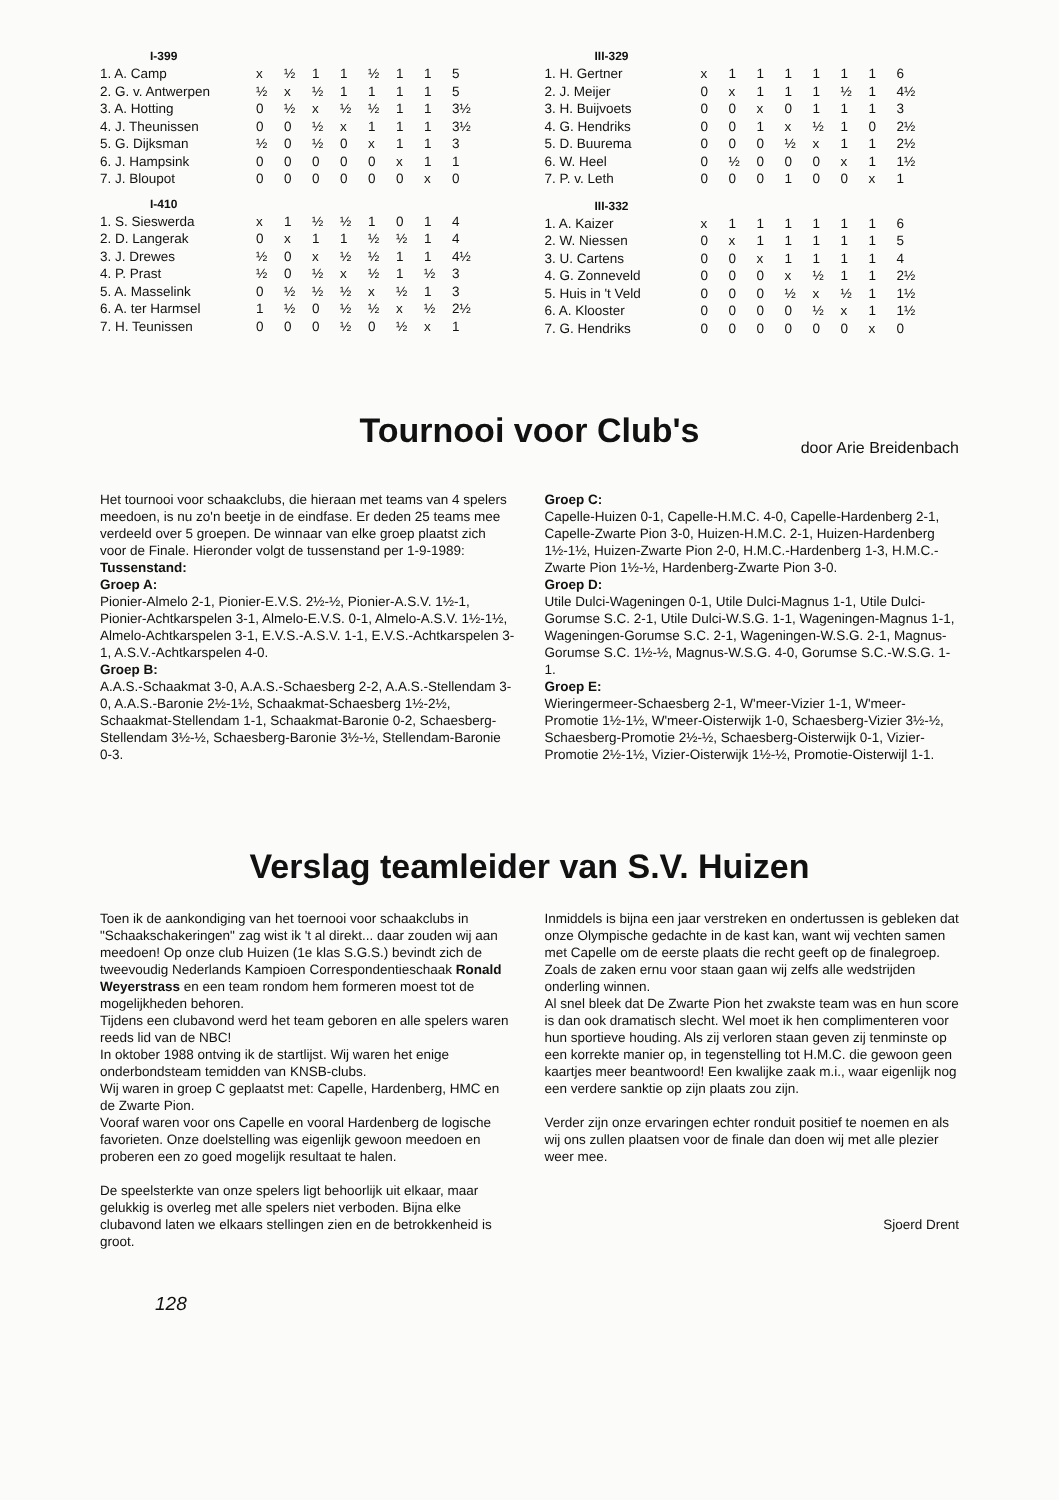I-399
| 1. A. Camp | x | ½ | 1 | 1 | ½ | 1 | 1 | 5 |
| 2. G. v. Antwerpen | ½ | x | ½ | 1 | 1 | 1 | 1 | 5 |
| 3. A. Hotting | 0 | ½ | x | ½ | ½ | 1 | 1 | 3½ |
| 4. J. Theunissen | 0 | 0 | ½ | x | 1 | 1 | 1 | 3½ |
| 5. G. Dijksman | ½ | 0 | ½ | 0 | x | 1 | 1 | 3 |
| 6. J. Hampsink | 0 | 0 | 0 | 0 | 0 | x | 1 | 1 |
| 7. J. Bloupot | 0 | 0 | 0 | 0 | 0 | 0 | x | 0 |
I-410
| 1. S. Sieswerda | x | 1 | ½ | ½ | 1 | 0 | 1 | 4 |
| 2. D. Langerak | 0 | x | 1 | 1 | ½ | ½ | 1 | 4 |
| 3. J. Drewes | ½ | 0 | x | ½ | ½ | 1 | 1 | 4½ |
| 4. P. Prast | ½ | 0 | ½ | x | ½ | 1 | ½ | 3 |
| 5. A. Masselink | 0 | ½ | ½ | ½ | x | ½ | 1 | 3 |
| 6. A. ter Harmsel | 1 | ½ | 0 | ½ | ½ | x | ½ | 2½ |
| 7. H. Teunissen | 0 | 0 | 0 | ½ | 0 | ½ | x | 1 |
III-329
| 1. H. Gertner | x | 1 | 1 | 1 | 1 | 1 | 1 | 6 |
| 2. J. Meijer | 0 | x | 1 | 1 | 1 | ½ | 1 | 4½ |
| 3. H. Buijvoets | 0 | 0 | x | 0 | 1 | 1 | 1 | 3 |
| 4. G. Hendriks | 0 | 0 | 1 | x | ½ | 1 | 0 | 2½ |
| 5. D. Buurema | 0 | 0 | 0 | ½ | x | 1 | 1 | 2½ |
| 6. W. Heel | 0 | ½ | 0 | 0 | 0 | x | 1 | 1½ |
| 7. P. v. Leth | 0 | 0 | 0 | 1 | 0 | 0 | x | 1 |
III-332
| 1. A. Kaizer | x | 1 | 1 | 1 | 1 | 1 | 1 | 6 |
| 2. W. Niessen | 0 | x | 1 | 1 | 1 | 1 | 1 | 5 |
| 3. U. Cartens | 0 | 0 | x | 1 | 1 | 1 | 1 | 4 |
| 4. G. Zonneveld | 0 | 0 | 0 | x | ½ | 1 | 1 | 2½ |
| 5. Huis in 't Veld | 0 | 0 | 0 | ½ | x | ½ | 1 | 1½ |
| 6. A. Klooster | 0 | 0 | 0 | 0 | ½ | x | 1 | 1½ |
| 7. G. Hendriks | 0 | 0 | 0 | 0 | 0 | 0 | x | 0 |
Tournooi voor Club's
door Arie Breidenbach
Het tournooi voor schaakclubs, die hieraan met teams van 4 spelers meedoen, is nu zo'n beetje in de eindfase. Er deden 25 teams mee verdeeld over 5 groepen. De winnaar van elke groep plaatst zich voor de Finale. Hieronder volgt de tussenstand per 1-9-1989:
Tussenstand:
Groep A:
Pionier-Almelo 2-1, Pionier-E.V.S. 2½-½, Pionier-A.S.V. 1½-1, Pionier-Achtkarspelen 3-1, Almelo-E.V.S. 0-1, Almelo-A.S.V. 1½-1½, Almelo-Achtkarspelen 3-1, E.V.S.-A.S.V. 1-1, E.V.S.-Achtkarspelen 3-1, A.S.V.-Achtkarspelen 4-0.
Groep B:
A.A.S.-Schaakmat 3-0, A.A.S.-Schaesberg 2-2, A.A.S.-Stellendam 3-0, A.A.S.-Baronie 2½-1½, Schaakmat-Schaesberg 1½-2½, Schaakmat-Stellendam 1-1, Schaakmat-Baronie 0-2, Schaesberg-Stellendam 3½-½, Schaesberg-Baronie 3½-½, Stellendam-Baronie 0-3.
Groep C:
Capelle-Huizen 0-1, Capelle-H.M.C. 4-0, Capelle-Hardenberg 2-1, Capelle-Zwarte Pion 3-0, Huizen-H.M.C. 2-1, Huizen-Hardenberg 1½-1½, Huizen-Zwarte Pion 2-0, H.M.C.-Hardenberg 1-3, H.M.C.-Zwarte Pion 1½-½, Hardenberg-Zwarte Pion 3-0.
Groep D:
Utile Dulci-Wageningen 0-1, Utile Dulci-Magnus 1-1, Utile Dulci-Gorumse S.C. 2-1, Utile Dulci-W.S.G. 1-1, Wageningen-Magnus 1-1, Wageningen-Gorumse S.C. 2-1, Wageningen-W.S.G. 2-1, Magnus-Gorumse S.C. 1½-½, Magnus-W.S.G. 4-0, Gorumse S.C.-W.S.G. 1-1.
Groep E:
Wieringermeer-Schaesberg 2-1, W'meer-Vizier 1-1, W'meer-Promotie 1½-1½, W'meer-Oisterwijk 1-0, Schaesberg-Vizier 3½-½, Schaesberg-Promotie 2½-½, Schaesberg-Oisterwijk 0-1, Vizier-Promotie 2½-1½, Vizier-Oisterwijk 1½-½, Promotie-Oisterwijl 1-1.
Verslag teamleider van S.V. Huizen
Toen ik de aankondiging van het toernooi voor schaakclubs in "Schaakschakeringen" zag wist ik 't al direkt... daar zouden wij aan meedoen! Op onze club Huizen (1e klas S.G.S.) bevindt zich de tweevoudig Nederlands Kampioen Correspondentieschaak Ronald Weyerstrass en een team rondom hem formeren moest tot de mogelijkheden behoren.
Tijdens een clubavond werd het team geboren en alle spelers waren reeds lid van de NBC!
In oktober 1988 ontving ik de startlijst. Wij waren het enige onderbondsteam temidden van KNSB-clubs.
Wij waren in groep C geplaatst met: Capelle, Hardenberg, HMC en de Zwarte Pion.
Vooraf waren voor ons Capelle en vooral Hardenberg de logische favorieten. Onze doelstelling was eigenlijk gewoon meedoen en proberen een zo goed mogelijk resultaat te halen.
De speelsterkte van onze spelers ligt behoorlijk uit elkaar, maar gelukkig is overleg met alle spelers niet verboden. Bijna elke clubavond laten we elkaars stellingen zien en de betrokkenheid is groot.
Inmiddels is bijna een jaar verstreken en ondertussen is gebleken dat onze Olympische gedachte in de kast kan, want wij vechten samen met Capelle om de eerste plaats die recht geeft op de finalegroep. Zoals de zaken ernu voor staan gaan wij zelfs alle wedstrijden onderling winnen.
Al snel bleek dat De Zwarte Pion het zwakste team was en hun score is dan ook dramatisch slecht. Wel moet ik hen complimenteren voor hun sportieve houding. Als zij verloren staan geven zij tenminste op een korrekte manier op, in tegenstelling tot H.M.C. die gewoon geen kaartjes meer beantwoord! Een kwalijke zaak m.i., waar eigenlijk nog een verdere sanktie op zijn plaats zou zijn.
Verder zijn onze ervaringen echter ronduit positief te noemen en als wij ons zullen plaatsen voor de finale dan doen wij met alle plezier weer mee.
Sjoerd Drent
128